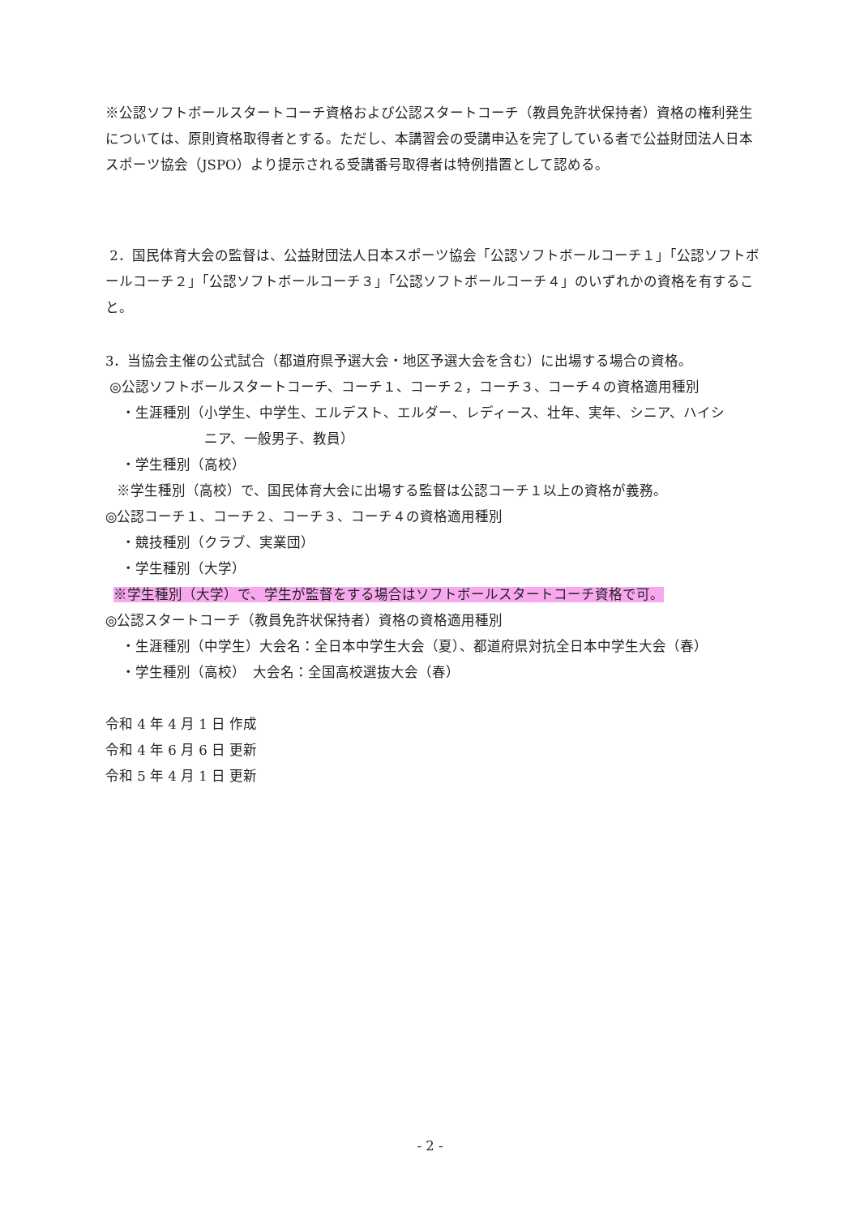※公認ソフトボールスタートコーチ資格および公認スタートコーチ（教員免許状保持者）資格の権利発生については、原則資格取得者とする。ただし、本講習会の受講申込を完了している者で公益財団法人日本スポーツ協会（JSPO）より提示される受講番号取得者は特例措置として認める。
2．国民体育大会の監督は、公益財団法人日本スポーツ協会「公認ソフトボールコーチ１」「公認ソフトボールコーチ２」「公認ソフトボールコーチ３」「公認ソフトボールコーチ４」のいずれかの資格を有すること。
3．当協会主催の公式試合（都道府県予選大会・地区予選大会を含む）に出場する場合の資格。
◎公認ソフトボールスタートコーチ、コーチ１、コーチ２，コーチ３、コーチ４の資格適用種別
・生涯種別（小学生、中学生、エルデスト、エルダー、レディース、壮年、実年、シニア、ハイシ
ニア、一般男子、教員）
・学生種別（高校）
※学生種別（高校）で、国民体育大会に出場する監督は公認コーチ１以上の資格が義務。
◎公認コーチ１、コーチ２、コーチ３、コーチ４の資格適用種別
・競技種別（クラブ、実業団）
・学生種別（大学）
※学生種別（大学）で、学生が監督をする場合はソフトボールスタートコーチ資格で可。
◎公認スタートコーチ（教員免許状保持者）資格の資格適用種別
・生涯種別（中学生）大会名：全日本中学生大会（夏）、都道府県対抗全日本中学生大会（春）
・学生種別（高校）　大会名：全国高校選抜大会（春）
令和 4 年 4 月 1 日 作成
令和 4 年 6 月 6 日 更新
令和 5 年 4 月 1 日 更新
- 2 -